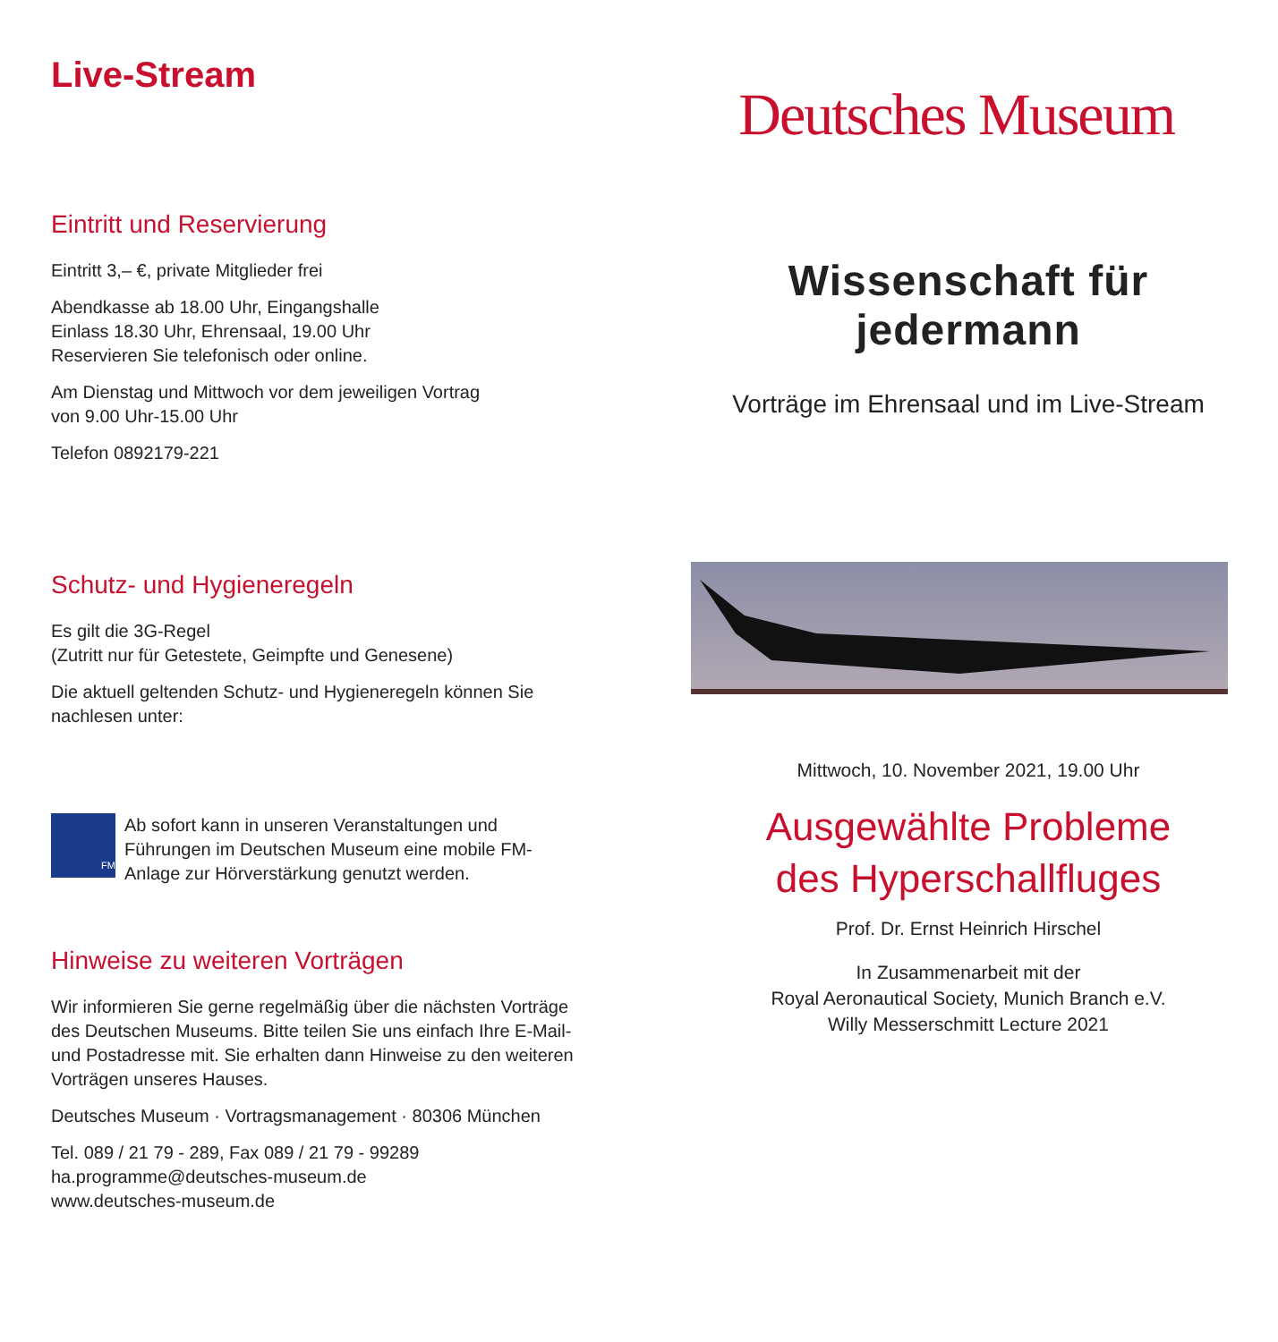Live-Stream
Eintritt und Reservierung
Eintritt 3,– €, private Mitglieder frei
Abendkasse ab 18.00 Uhr, Eingangshalle
Einlass 18.30 Uhr, Ehrensaal, 19.00 Uhr
Reservieren Sie telefonisch oder online.
Am Dienstag und Mittwoch vor dem jeweiligen Vortrag
von 9.00 Uhr-15.00 Uhr
Telefon 0892179-221
Schutz- und Hygieneregeln
Es gilt die 3G-Regel
(Zutritt nur für Getestete, Geimpfte und Genesene)
Die aktuell geltenden Schutz- und Hygieneregeln können Sie nachlesen unter:
FM
Ab sofort kann in unseren Veranstaltungen und Führungen im Deutschen Museum eine mobile FM-Anlage zur Hörverstärkung genutzt werden.
Hinweise zu weiteren Vorträgen
Wir informieren Sie gerne regelmäßig über die nächsten Vorträge des Deutschen Museums. Bitte teilen Sie uns einfach Ihre E-Mail- und Postadresse mit. Sie erhalten dann Hinweise zu den weiteren Vorträgen unseres Hauses.
Deutsches Museum · Vortragsmanagement · 80306 München
Tel. 089 / 21 79 - 289, Fax 089 / 21 79 - 99289
ha.programme@deutsches-museum.de
www.deutsches-museum.de
Deutsches Museum
Wissenschaft für jedermann
Vorträge im Ehrensaal und im Live-Stream
Mittwoch, 10. November 2021, 19.00 Uhr
Ausgewählte Probleme
des Hyperschallfluges
Prof. Dr. Ernst Heinrich Hirschel
In Zusammenarbeit mit der
Royal Aeronautical Society, Munich Branch e.V.
Willy Messerschmitt Lecture 2021